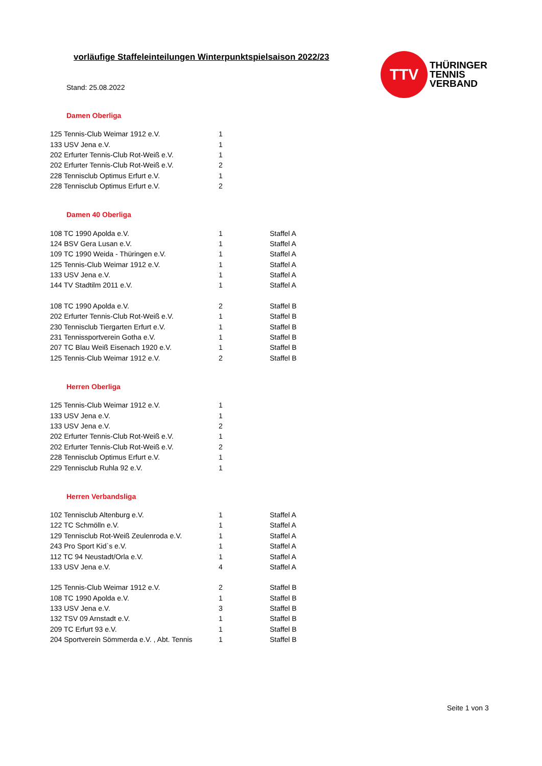vorläufige Staffeleinteilungen Winterpunktspielsaison 2022/23
TTV
THÜRINGER
TENNIS
VERBAND
Stand: 25.08.2022
Damen Oberliga
| 125 Tennis-Club Weimar 1912 e.V. | 1 | |
| 133 USV Jena e.V. | 1 | |
| 202 Erfurter Tennis-Club Rot-Weiß e.V. | 1 | |
| 202 Erfurter Tennis-Club Rot-Weiß e.V. | 2 | |
| 228 Tennisclub Optimus Erfurt e.V. | 1 | |
| 228 Tennisclub Optimus Erfurt e.V. | 2 | |
Damen 40 Oberliga
| 108 TC 1990 Apolda e.V. | 1 | Staffel A |
| 124 BSV Gera Lusan e.V. | 1 | Staffel A |
| 109 TC 1990 Weida - Thüringen e.V. | 1 | Staffel A |
| 125 Tennis-Club Weimar 1912 e.V. | 1 | Staffel A |
| 133 USV Jena e.V. | 1 | Staffel A |
| 144 TV Stadtilm 2011 e.V. | 1 | Staffel A |
| 108 TC 1990 Apolda e.V. | 2 | Staffel B |
| 202 Erfurter Tennis-Club Rot-Weiß e.V. | 1 | Staffel B |
| 230 Tennisclub Tiergarten Erfurt e.V. | 1 | Staffel B |
| 231 Tennissportverein Gotha e.V. | 1 | Staffel B |
| 207 TC Blau Weiß Eisenach 1920 e.V. | 1 | Staffel B |
| 125 Tennis-Club Weimar 1912 e.V. | 2 | Staffel B |
Herren Oberliga
| 125 Tennis-Club Weimar 1912 e.V. | 1 | |
| 133 USV Jena e.V. | 1 | |
| 133 USV Jena e.V. | 2 | |
| 202 Erfurter Tennis-Club Rot-Weiß e.V. | 1 | |
| 202 Erfurter Tennis-Club Rot-Weiß e.V. | 2 | |
| 228 Tennisclub Optimus Erfurt e.V. | 1 | |
| 229 Tennisclub Ruhla 92 e.V. | 1 | |
Herren Verbandsliga
| 102 Tennisclub Altenburg e.V. | 1 | Staffel A |
| 122 TC Schmölln e.V. | 1 | Staffel A |
| 129 Tennisclub Rot-Weiß Zeulenroda e.V. | 1 | Staffel A |
| 243 Pro Sport Kid`s e.V. | 1 | Staffel A |
| 112 TC 94 Neustadt/Orla e.V. | 1 | Staffel A |
| 133 USV Jena e.V. | 4 | Staffel A |
| 125 Tennis-Club Weimar 1912 e.V. | 2 | Staffel B |
| 108 TC 1990 Apolda e.V. | 1 | Staffel B |
| 133 USV Jena e.V. | 3 | Staffel B |
| 132 TSV 09 Arnstadt e.V. | 1 | Staffel B |
| 209 TC Erfurt 93 e.V. | 1 | Staffel B |
| 204 Sportverein Sömmerda e.V. , Abt. Tennis | 1 | Staffel B |
Seite 1 von 3